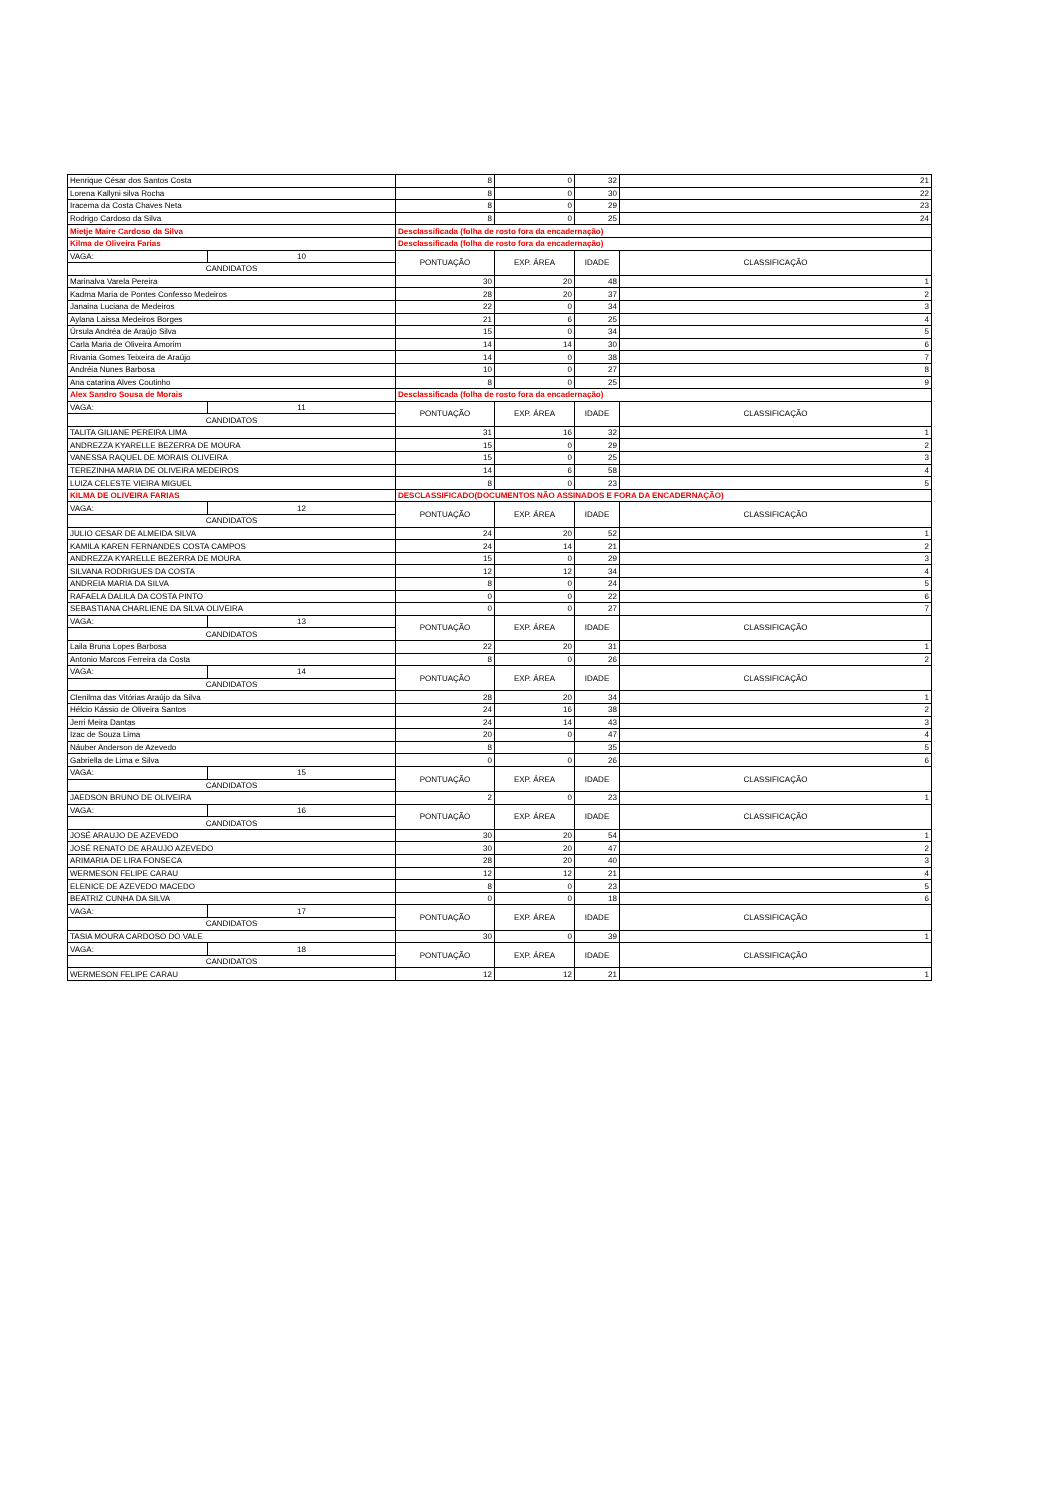| Henrique César dos Santos Costa | | 8 | 0 | 32 | 21 |
| Lorena Kallyni silva Rocha | | 8 | 0 | 30 | 22 |
| Iracema da Costa Chaves Neta | | 8 | 0 | 29 | 23 |
| Rodrigo Cardoso da Silva | | 8 | 0 | 25 | 24 |
| Mietje Maire Cardoso da Silva | | Desclassificada (folha de rosto fora da encadernação) | | | |
| Kilma de Oliveira Farias | | Desclassificada (folha de rosto fora da encadernação) | | | |
| VAGA: | 10 | PONTUAÇÃO | EXP. ÁREA | IDADE | CLASSIFICAÇÃO |
| CANDIDATOS | | | | | |
| Marinalva Varela Pereira | | 30 | 20 | 48 | 1 |
| Kadma Maria de Pontes Confesso Medeiros | | 28 | 20 | 37 | 2 |
| Janaina Luciana de Medeiros | | 22 | 0 | 34 | 3 |
| Aylana Laissa Medeiros Borges | | 21 | 6 | 25 | 4 |
| Úrsula Andréa de Araújo Silva | | 15 | 0 | 34 | 5 |
| Carla Maria de Oliveira Amorim | | 14 | 14 | 30 | 6 |
| Rivania Gomes Teixeira de Araújo | | 14 | 0 | 38 | 7 |
| Andréia Nunes Barbosa | | 10 | 0 | 27 | 8 |
| Ana catarina Alves Coutinho | | 8 | 0 | 25 | 9 |
| Alex Sandro Sousa de Morais | | Desclassificada (folha de rosto fora da encadernação) | | | |
| VAGA: | 11 | PONTUAÇÃO | EXP. ÁREA | IDADE | CLASSIFICAÇÃO |
| CANDIDATOS | | | | | |
| TALITA GILIANE PEREIRA LIMA | | 31 | 16 | 32 | 1 |
| ANDREZZA KYARELLE BEZERRA DE MOURA | | 15 | 0 | 29 | 2 |
| VANESSA RAQUEL DE MORAIS OLIVEIRA | | 15 | 0 | 25 | 3 |
| TEREZINHA MARIA DE OLIVEIRA MEDEIROS | | 14 | 6 | 58 | 4 |
| LUIZA CELESTE VIEIRA MIGUEL | | 8 | 0 | 23 | 5 |
| KILMA DE OLIVEIRA FARIAS | | DESCLASSIFICADO(DOCUMENTOS NÃO ASSINADOS E FORA DA ENCADERNAÇÃO) | | | |
| VAGA: | 12 | PONTUAÇÃO | EXP. ÁREA | IDADE | CLASSIFICAÇÃO |
| CANDIDATOS | | | | | |
| JULIO CESAR DE ALMEIDA SILVA | | 24 | 20 | 52 | 1 |
| KAMILA KAREN FERNANDES COSTA CAMPOS | | 24 | 14 | 21 | 2 |
| ANDREZZA KYARELLE BEZERRA DE MOURA | | 15 | 0 | 29 | 3 |
| SILVANA RODRIGUES DA COSTA | | 12 | 12 | 34 | 4 |
| ANDREIA MARIA DA SILVA | | 8 | 0 | 24 | 5 |
| RAFAELA DALILA DA COSTA PINTO | | 0 | 0 | 22 | 6 |
| SEBASTIANA CHARLIENE DA SILVA OLIVEIRA | | 0 | 0 | 27 | 7 |
| VAGA: | 13 | PONTUAÇÃO | EXP. ÁREA | IDADE | CLASSIFICAÇÃO |
| CANDIDATOS | | | | | |
| Laila Bruna Lopes Barbosa | | 22 | 20 | 31 | 1 |
| Antonio Marcos Ferreira da Costa | | 8 | 0 | 26 | 2 |
| VAGA: | 14 | PONTUAÇÃO | EXP. ÁREA | IDADE | CLASSIFICAÇÃO |
| CANDIDATOS | | | | | |
| Clenilma das Vitórias Araújo da Silva | | 28 | 20 | 34 | 1 |
| Hélcio Kássio de Oliveira Santos | | 24 | 16 | 38 | 2 |
| Jerri Meira Dantas | | 24 | 14 | 43 | 3 |
| Izac de Souza Lima | | 20 | 0 | 47 | 4 |
| Náuber Anderson de Azevedo | | 8 | | 35 | 5 |
| Gabriella de Lima e Silva | | 0 | 0 | 26 | 6 |
| VAGA: | 15 | PONTUAÇÃO | EXP. ÁREA | IDADE | CLASSIFICAÇÃO |
| CANDIDATOS | | | | | |
| JAEDSON BRUNO DE OLIVEIRA | | 2 | 0 | 23 | 1 |
| VAGA: | 16 | PONTUAÇÃO | EXP. ÁREA | IDADE | CLASSIFICAÇÃO |
| CANDIDATOS | | | | | |
| JOSÉ ARAUJO DE AZEVEDO | | 30 | 20 | 54 | 1 |
| JOSÉ RENATO DE ARAUJO AZEVEDO | | 30 | 20 | 47 | 2 |
| ARIMARIA DE LIRA FONSECA | | 28 | 20 | 40 | 3 |
| WERMESON FELIPE CARAU | | 12 | 12 | 21 | 4 |
| ELENICE DE AZEVEDO MACEDO | | 8 | 0 | 23 | 5 |
| BEATRIZ CUNHA DA SILVA | | 0 | 0 | 18 | 6 |
| VAGA: | 17 | PONTUAÇÃO | EXP. ÁREA | IDADE | CLASSIFICAÇÃO |
| CANDIDATOS | | | | | |
| TASIA MOURA CARDOSO DO VALE | | 30 | 0 | 39 | 1 |
| VAGA: | 18 | PONTUAÇÃO | EXP. ÁREA | IDADE | CLASSIFICAÇÃO |
| CANDIDATOS | | | | | |
| WERMESON FELIPE CARAU | | 12 | 12 | 21 | 1 |